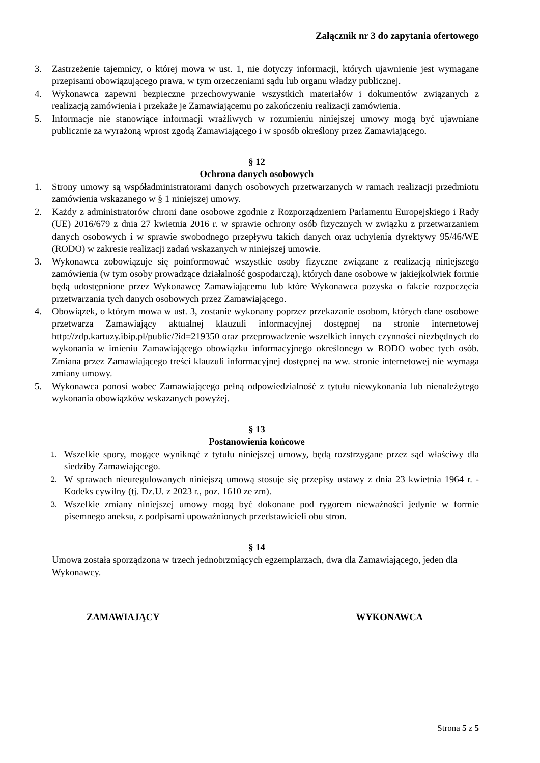Załącznik nr 3 do zapytania ofertowego
3. Zastrzeżenie tajemnicy, o której mowa w ust. 1, nie dotyczy informacji, których ujawnienie jest wymagane przepisami obowiązującego prawa, w tym orzeczeniami sądu lub organu władzy publicznej.
4. Wykonawca zapewni bezpieczne przechowywanie wszystkich materiałów i dokumentów związanych z realizacją zamówienia i przekaże je Zamawiającemu po zakończeniu realizacji zamówienia.
5. Informacje nie stanowiące informacji wrażliwych w rozumieniu niniejszej umowy mogą być ujawniane publicznie za wyrażoną wprost zgodą Zamawiającego i w sposób określony przez Zamawiającego.
§ 12
Ochrona danych osobowych
1. Strony umowy są współadministratorami danych osobowych przetwarzanych w ramach realizacji przedmiotu zamówienia wskazanego w § 1 niniejszej umowy.
2. Każdy z administratorów chroni dane osobowe zgodnie z Rozporządzeniem Parlamentu Europejskiego i Rady (UE) 2016/679 z dnia 27 kwietnia 2016 r. w sprawie ochrony osób fizycznych w związku z przetwarzaniem danych osobowych i w sprawie swobodnego przepływu takich danych oraz uchylenia dyrektywy 95/46/WE (RODO) w zakresie realizacji zadań wskazanych w niniejszej umowie.
3. Wykonawca zobowiązuje się poinformować wszystkie osoby fizyczne związane z realizacją niniejszego zamówienia (w tym osoby prowadzące działalność gospodarczą), których dane osobowe w jakiejkolwiek formie będą udostępnione przez Wykonawcę Zamawiającemu lub które Wykonawca pozyska o fakcie rozpoczęcia przetwarzania tych danych osobowych przez Zamawiającego.
4. Obowiązek, o którym mowa w ust. 3, zostanie wykonany poprzez przekazanie osobom, których dane osobowe przetwarza Zamawiający aktualnej klauzuli informacyjnej dostępnej na stronie internetowej http://zdp.kartuzy.ibip.pl/public/?id=219350 oraz przeprowadzenie wszelkich innych czynności niezbędnych do wykonania w imieniu Zamawiającego obowiązku informacyjnego określonego w RODO wobec tych osób. Zmiana przez Zamawiającego treści klauzuli informacyjnej dostępnej na ww. stronie internetowej nie wymaga zmiany umowy.
5. Wykonawca ponosi wobec Zamawiającego pełną odpowiedzialność z tytułu niewykonania lub nienależytego wykonania obowiązków wskazanych powyżej.
§ 13
Postanowienia końcowe
1. Wszelkie spory, mogące wyniknąć z tytułu niniejszej umowy, będą rozstrzygane przez sąd właściwy dla siedziby Zamawiającego.
2. W sprawach nieuregulowanych niniejszą umową stosuje się przepisy ustawy z dnia 23 kwietnia 1964 r. - Kodeks cywilny (tj. Dz.U. z 2023 r., poz. 1610 ze zm).
3. Wszelkie zmiany niniejszej umowy mogą być dokonane pod rygorem nieważności jedynie w formie pisemnego aneksu, z podpisami upoważnionych przedstawicieli obu stron.
§ 14
Umowa została sporządzona w trzech jednobrzmiących egzemplarzach, dwa dla Zamawiającego, jeden dla Wykonawcy.
ZAMAWIAJĄCY WYKONAWCA
Strona 5 z 5